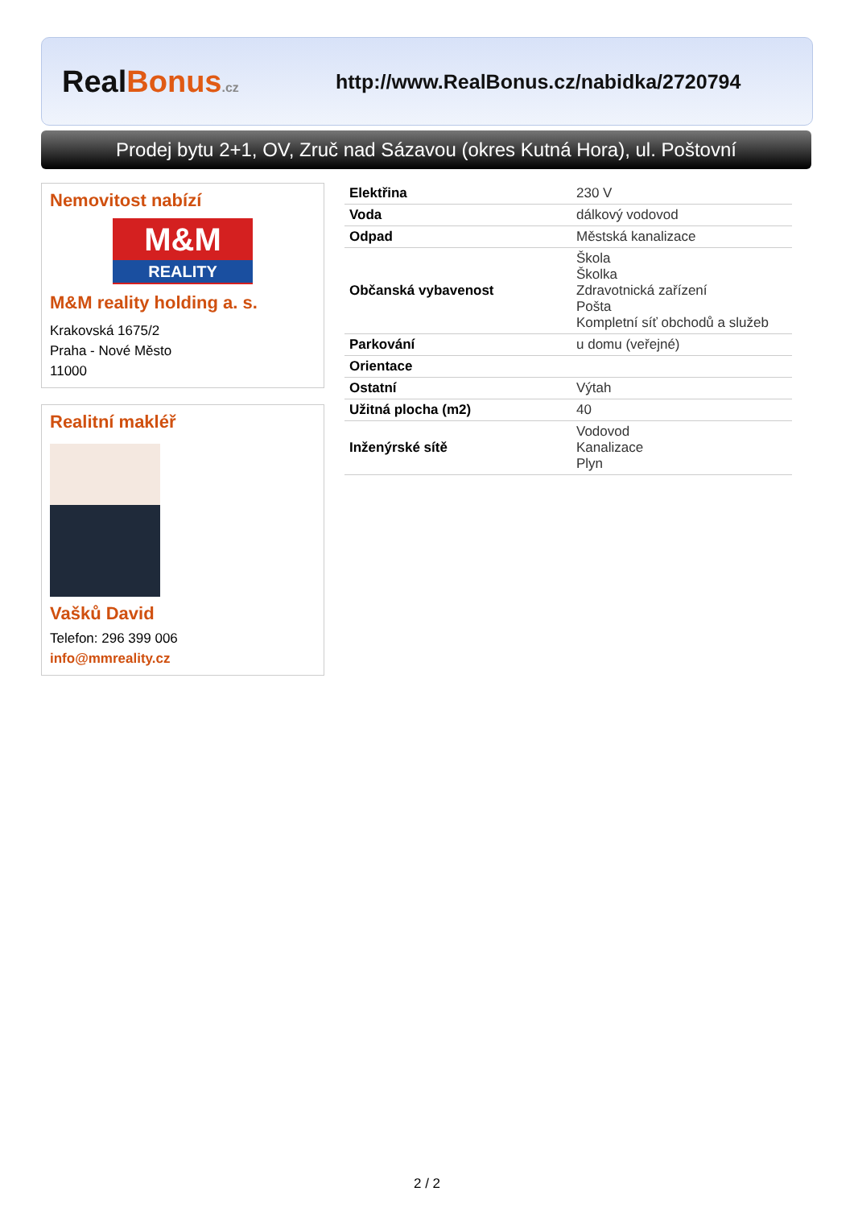RealBonus.cz
http://www.RealBonus.cz/nabidka/2720794
Prodej bytu 2+1, OV, Zruč nad Sázavou (okres Kutná Hora), ul. Poštovní
Nemovitost nabízí
M&M
REALITY
M&M reality holding a. s.
Krakovská 1675/2
Praha - Nové Město
11000
Realitní makléř
Vašků David
Telefon: 296 399 006
info@mmreality.cz
| Elektřina | 230 V |
| Voda | dálkový vodovod |
| Odpad | Městská kanalizace |
| Občanská vybavenost | Škola Školka Zdravotnická zařízení Pošta Kompletní síť obchodů a služeb |
| Parkování | u domu (veřejné) |
| Orientace | |
| Ostatní | Výtah |
| Užitná plocha (m2) | 40 |
| Inženýrské sítě | Vodovod Kanalizace Plyn |
2 / 2